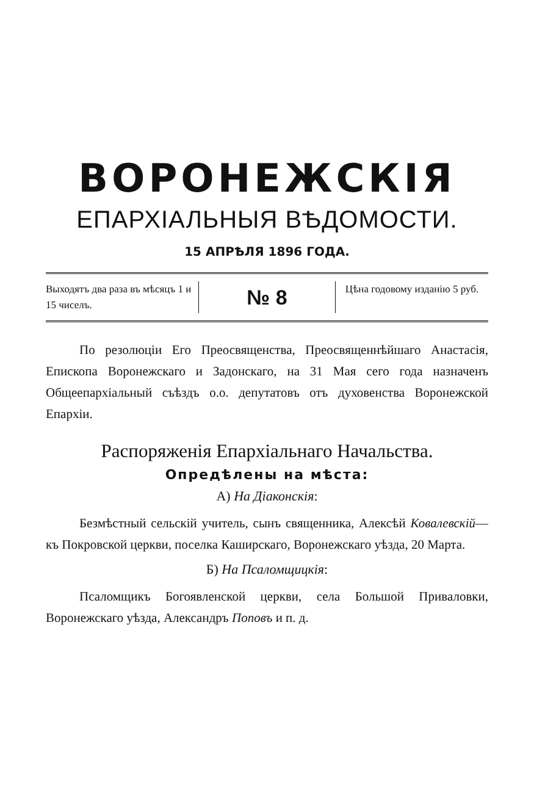ВОРОНЕЖСКІЯ
ЕПАРХІАЛЬНЫЯ ВѢДОМОСТИ.
15 АПРѢЛЯ 1896 ГОДА.
Выходятъ два раза въ мѣсяцъ 1 и 15 чиселъ.
№ 8 Цѣна годовому изданію 5 руб.
По резолюціи Его Преосвященства, Преосвященнѣйшаго Анастасія, Епископа Воронежскаго и Задонскаго, на 31 Мая сего года назначенъ Общеепархіальный съѣздъ о.о. депутатовъ отъ духовенства Воронежской Епархіи.
Распоряженія Епархіальнаго Начальства.
Опредѣлены на мѣста:
А) На Діаконскія:
Безмѣстный сельскій учитель, сынъ священника, Алексѣй Ковалевскій—къ Покровской церкви, поселка Каширскаго, Воронежскаго уѣзда, 20 Марта.
Б) На Псаломщицкія:
Псаломщикъ Богоявленской церкви, села Большой Приваловки, Воронежскаго уѣзда, Александръ Поповъ и п. д.